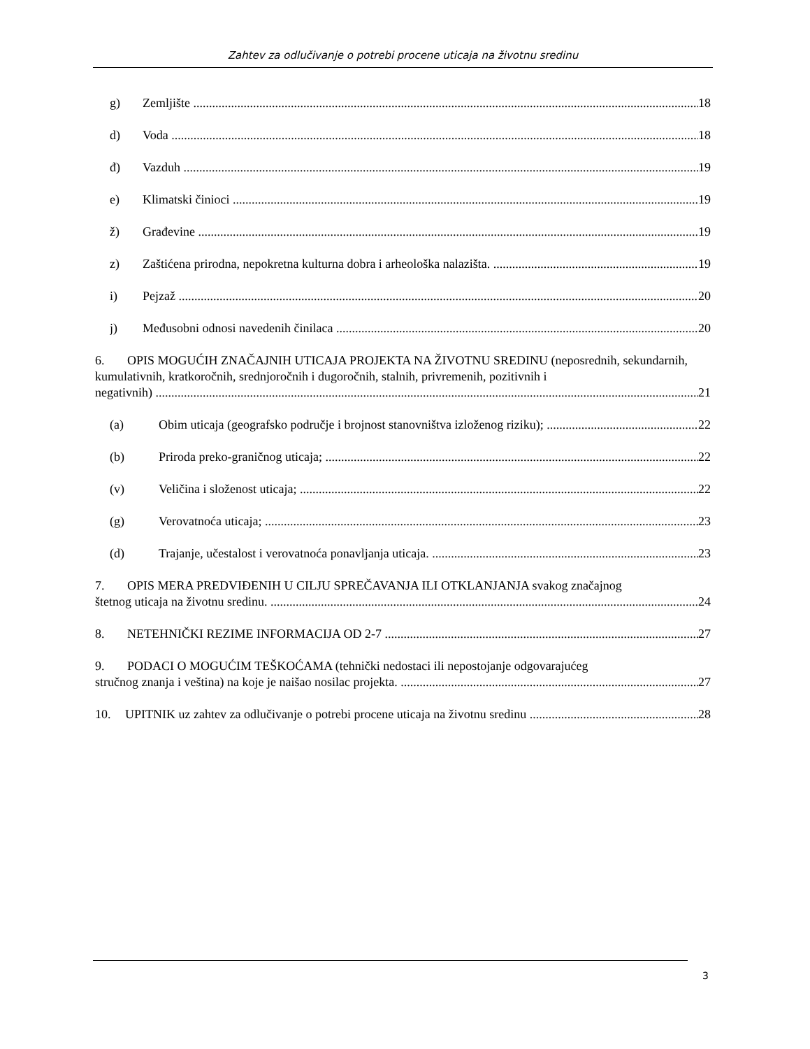Zahtev za odlučivanje o potrebi procene uticaja na životnu sredinu
g) Zemljište 18
d) Voda 18
đ) Vazduh 19
e) Klimatski činioci 19
ž) Građevine 19
z) Zaštićena prirodna, nepokretna kulturna dobra i arheološka nalazišta. 19
i) Pejzaž 20
j) Međusobni odnosi navedenih činilaca 20
6. OPIS MOGUĆIH ZNAČAJNIH UTICAJA PROJEKTA NA ŽIVOTNU SREDINU (neposrednih, sekundarnih, kumulativnih, kratkoročnih, srednjoročnih i dugoročnih, stalnih, privremenih, pozitivnih i
negativnih) 21
(a) Obim uticaja (geografsko područje i brojnost stanovništva izloženog riziku); 22
(b) Priroda preko-graničnog uticaja; 22
(v) Veličina i složenost uticaja; 22
(g) Verovatnoća uticaja; 23
(d) Trajanje, učestalost i verovatnoća ponavljanja uticaja. 23
7. OPIS MERA PREDVIĐENIH U CILJU SPREČAVANJA ILI OTKLANJANJA svakog značajnog
štetnog uticaja na životnu sredinu. 24
8. NETEHNIČKI REZIME INFORMACIJA OD 2-7 27
9. PODACI O MOGUĆIM TEŠKOĆAMA (tehnički nedostaci ili nepostojanje odgovarajućeg
stručnog znanja i veština) na koje je naišao nosilac projekta. 27
10. UPITNIK uz zahtev za odlučivanje o potrebi procene uticaja na životnu sredinu 28
3